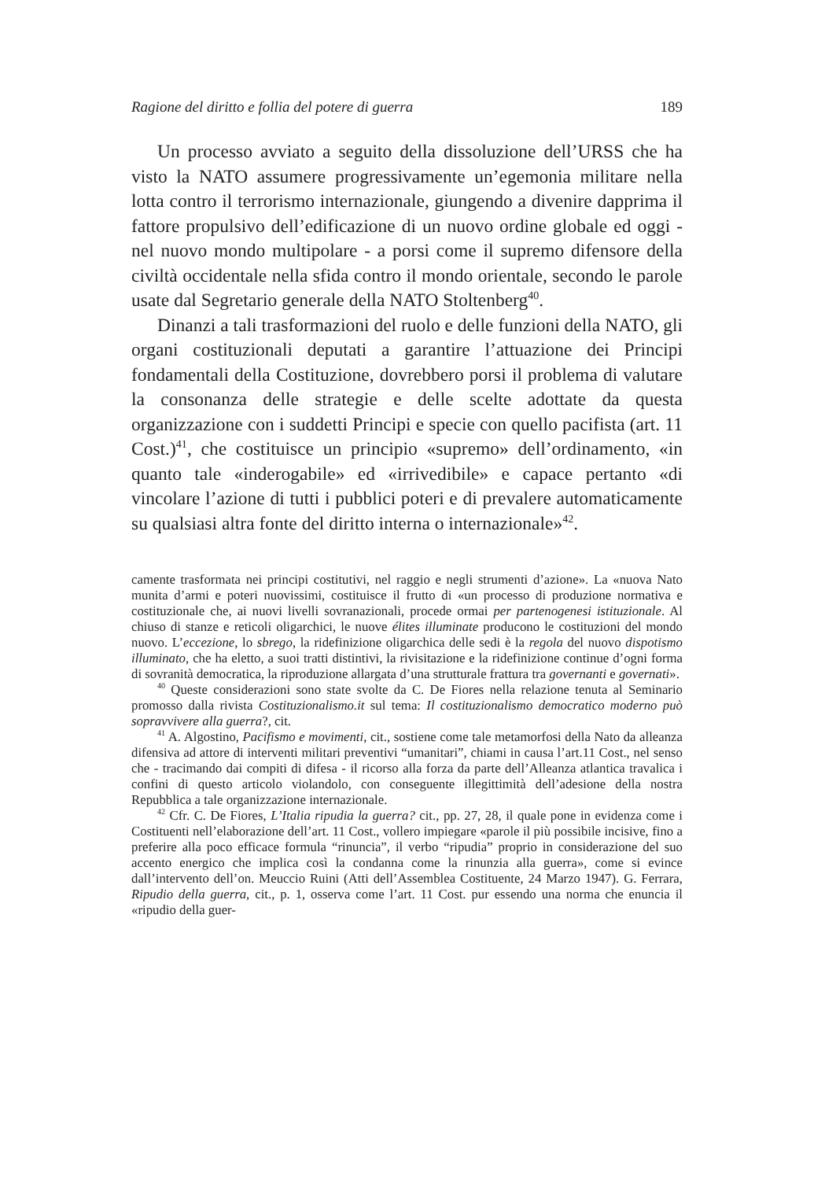Ragione del diritto e follia del potere di guerra 189
Un processo avviato a seguito della dissoluzione dell’URSS che ha visto la NATO assumere progressivamente un’egemonia militare nella lotta contro il terrorismo internazionale, giungendo a divenire dapprima il fattore propulsivo dell’edificazione di un nuovo ordine globale ed oggi - nel nuovo mondo multipolare - a porsi come il supremo difensore della civiltà occidentale nella sfida contro il mondo orientale, secondo le parole usate dal Segretario generale della NATO Stoltenberg<sup>40</sup>.
Dinanzi a tali trasformazioni del ruolo e delle funzioni della NATO, gli organi costituzionali deputati a garantire l’attuazione dei Principi fondamentali della Costituzione, dovrebbero porsi il problema di valutare la consonanza delle strategie e delle scelte adottate da questa organizzazione con i suddetti Principi e specie con quello pacifista (art. 11 Cost.)<sup>41</sup>, che costituisce un principio «supremo» dell’ordinamento, «in quanto tale «inderogabile» ed «irrivedibile» e capace pertanto «di vincolare l’azione di tutti i pubblici poteri e di prevalere automaticamente su qualsiasi altra fonte del diritto interna o internazionale»<sup>42</sup>.
camente trasformata nei principi costitutivi, nel raggio e negli strumenti d’azione». La «nuova Nato munita d’armi e poteri nuovissimi, costituisce il frutto di «un processo di produzione normativa e costituzionale che, ai nuovi livelli sovranazionali, procede ormai per partenogenesi istituzionale. Al chiuso di stanze e reticoli oligarchici, le nuove élites illuminate producono le costituzioni del mondo nuovo. L’eccezione, lo sbrego, la ridefinizione oligarchica delle sedi è la regola del nuovo dispotismo illuminato, che ha eletto, a suoi tratti distintivi, la rivisitazione e la ridefinizione continue d’ogni forma di sovranità democratica, la riproduzione allargata d’una strutturale frattura tra governanti e governati».
<sup>40</sup> Queste considerazioni sono state svolte da C. De Fiores nella relazione tenuta al Seminario promosso dalla rivista Costituzionalismo.it sul tema: Il costituzionalismo democratico moderno può sopravvivere alla guerra?, cit.
<sup>41</sup> A. Algostino, Pacifismo e movimenti, cit., sostiene come tale metamorfosi della Nato da alleanza difensiva ad attore di interventi militari preventivi “umanitari”, chiami in causa l’art.11 Cost., nel senso che - tracimando dai compiti di difesa - il ricorso alla forza da parte dell’Alleanza atlantica travalica i confini di questo articolo violandolo, con conseguente illegittimità dell’adesione della nostra Repubblica a tale organizzazione internazionale.
<sup>42</sup> Cfr. C. De Fiores, L’Italia ripudia la guerra? cit., pp. 27, 28, il quale pone in evidenza come i Costituenti nell’elaborazione dell’art. 11 Cost., vollero impiegare «parole il più possibile incisive, fino a preferire alla poco efficace formula “rinuncia”, il verbo “ripudia” proprio in considerazione del suo accento energico che implica così la condanna come la rinunzia alla guerra», come si evince dall’intervento dell’on. Meuccio Ruini (Atti dell’Assemblea Costituente, 24 Marzo 1947). G. Ferrara, Ripudio della guerra, cit., p. 1, osserva come l’art. 11 Cost. pur essendo una norma che enuncia il «ripudio della guer-